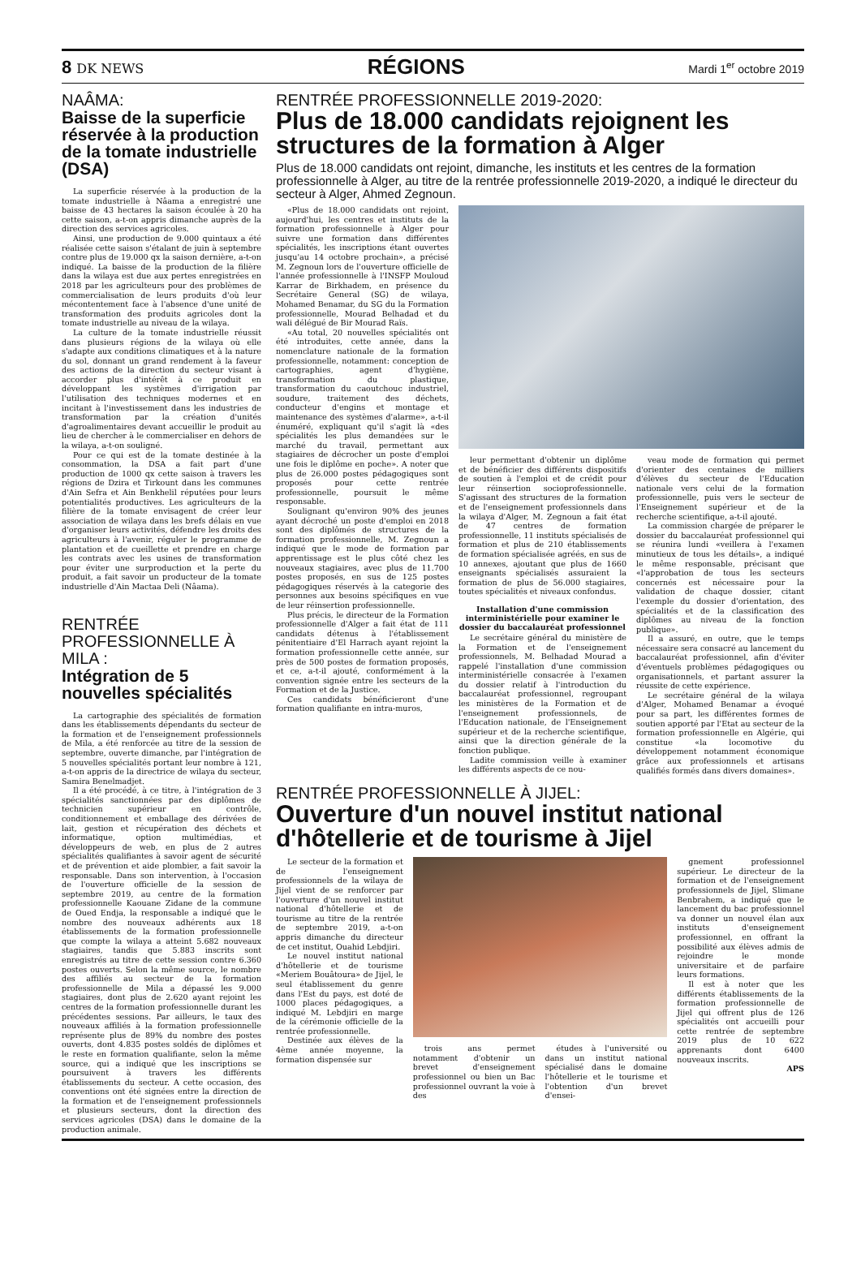8 DK NEWS RÉGIONS Mardi 1<sup>er</sup> octobre 2019
NAÂMA:
Baisse de la superficie réservée à la production de la tomate industrielle (DSA)
La superficie réservée à la production de la tomate industrielle à Nâama a enregistré une baisse de 43 hectares la saison écoulée à 20 ha cette saison, a-t-on appris dimanche auprès de la direction des services agricoles.
Ainsi, une production de 9.000 quintaux a été réalisée cette saison s'étalant de juin à septembre contre plus de 19.000 qx la saison dernière, a-t-on indiqué. La baisse de la production de la filière dans la wilaya est due aux pertes enregistrées en 2018 par les agriculteurs pour des problèmes de commercialisation de leurs produits d'où leur mécontentement face à l'absence d'une unité de transformation des produits agricoles dont la tomate industrielle au niveau de la wilaya.
La culture de la tomate industrielle réussit dans plusieurs régions de la wilaya où elle s'adapte aux conditions climatiques et à la nature du sol, donnant un grand rendement à la faveur des actions de la direction du secteur visant à accorder plus d'intérêt à ce produit en développant les systèmes d'irrigation par l'utilisation des techniques modernes et en incitant à l'investissement dans les industries de transformation par la création d'unités d'agroalimentaires devant accueillir le produit au lieu de chercher à le commercialiser en dehors de la wilaya, a-t-on souligné.
Pour ce qui est de la tomate destinée à la consommation, la DSA a fait part d'une production de 1000 qx cette saison à travers les régions de Dzira et Tirkount dans les communes d'Ain Sefra et Ain Benkhelil réputées pour leurs potentialités productives. Les agriculteurs de la filière de la tomate envisagent de créer leur association de wilaya dans les brefs délais en vue d'organiser leurs activités, défendre les droits des agriculteurs à l'avenir, réguler le programme de plantation et de cueillette et prendre en charge les contrats avec les usines de transformation pour éviter une surproduction et la perte du produit, a fait savoir un producteur de la tomate industrielle d'Ain Mactaa Deli (Nâama).
RENTRÉE PROFESSIONNELLE À MILA :
Intégration de 5 nouvelles spécialités
La cartographie des spécialités de formation dans les établissements dépendants du secteur de la formation et de l'enseignement professionnels de Mila, a été renforcée au titre de la session de septembre, ouverte dimanche, par l'intégration de 5 nouvelles spécialités portant leur nombre à 121, a-t-on appris de la directrice de wilaya du secteur, Samira Benelmadjet.
Il a été procédé, à ce titre, à l'intégration de 3 spécialités sanctionnées par des diplômes de technicien supérieur en contrôle, conditionnement et emballage des dérivées de lait, gestion et récupération des déchets et informatique, option multimédias, et développeurs de web, en plus de 2 autres spécialités qualifiantes à savoir agent de sécurité et de prévention et aide plombier, a fait savoir la responsable. Dans son intervention, à l'occasion de l'ouverture officielle de la session de septembre 2019, au centre de la formation professionnelle Kaouane Zidane de la commune de Oued Endja, la responsable a indiqué que le nombre des nouveaux adhérents aux 18 établissements de la formation professionnelle que compte la wilaya a atteint 5.682 nouveaux stagiaires, tandis que 5.883 inscrits sont enregistrés au titre de cette session contre 6.360 postes ouverts. Selon la même source, le nombre des affiliés au secteur de la formation professionnelle de Mila a dépassé les 9.000 stagiaires, dont plus de 2.620 ayant rejoint les centres de la formation professionnelle durant les précédentes sessions. Par ailleurs, le taux des nouveaux affiliés à la formation professionnelle représente plus de 89% du nombre des postes ouverts, dont 4.835 postes soldés de diplômes et le reste en formation qualifiante, selon la même source, qui a indiqué que les inscriptions se poursuivent à travers les différents établissements du secteur. A cette occasion, des conventions ont été signées entre la direction de la formation et de l'enseignement professionnels et plusieurs secteurs, dont la direction des services agricoles (DSA) dans le domaine de la production animale.
RENTRÉE PROFESSIONNELLE 2019-2020:
Plus de 18.000 candidats rejoignent les structures de la formation à Alger
Plus de 18.000 candidats ont rejoint, dimanche, les instituts et les centres de la formation professionnelle à Alger, au titre de la rentrée professionnelle 2019-2020, a indiqué le directeur du secteur à Alger, Ahmed Zegnoun.
«Plus de 18.000 candidats ont rejoint, aujourd'hui, les centres et instituts de la formation professionnelle à Alger pour suivre une formation dans différentes spécialités, les inscriptions étant ouvertes jusqu'au 14 octobre prochain», a précisé M. Zegnoun lors de l'ouverture officielle de l'année professionnelle à l'INSFP Mouloud Karrar de Birkhadem, en présence du Secrétaire General (SG) de wilaya, Mohamed Benamar, du SG du la Formation professionnelle, Mourad Belhadad et du wali délégué de Bir Mourad Raïs.
«Au total, 20 nouvelles spécialités ont été introduites, cette année, dans la nomenclature nationale de la formation professionnelle, notamment: conception de cartographies, agent d'hygiène, transformation du plastique, transformation du caoutchouc industriel, soudure, traitement des déchets, conducteur d'engins et montage et maintenance des systèmes d'alarme», a-t-il énuméré, expliquant qu'il s'agit là «des spécialités les plus demandées sur le marché du travail, permettant aux stagiaires de décrocher un poste d'emploi une fois le diplôme en poche». A noter que plus de 26.000 postes pédagogiques sont proposés pour cette rentrée professionnelle, poursuit le même responsable.
Soulignant qu'environ 90% des jeunes ayant décroché un poste d'emploi en 2018 sont des diplômés de structures de la formation professionnelle, M. Zegnoun a indiqué que le mode de formation par apprentissage est le plus côté chez les nouveaux stagiaires, avec plus de 11.700 postes proposés, en sus de 125 postes pédagogiques réservés à la categorie des personnes aux besoins spécifiques en vue de leur réinsertion professionnelle.
Plus précis, le directeur de la Formation professionnelle d'Alger a fait état de 111 candidats détenus à l'établissement pénitentiaire d'El Harrach ayant rejoint la formation professionnelle cette année, sur près de 500 postes de formation proposés, et ce, a-t-il ajouté, conformément à la convention signée entre les secteurs de la Formation et de la Justice.
Ces candidats bénéficieront d'une formation qualifiante en intra-muros,
leur permettant d'obtenir un diplôme et de bénéficier des différents dispositifs de soutien à l'emploi et de crédit pour leur réinsertion socioprofessionnelle. S'agissant des structures de la formation et de l'enseignement professionnels dans la wilaya d'Alger, M. Zegnoun a fait état de 47 centres de formation professionnelle, 11 instituts spécialisés de formation et plus de 210 établissements de formation spécialisée agréés, en sus de 10 annexes, ajoutant que plus de 1660 enseignants spécialisés assuraient la formation de plus de 56.000 stagiaires, toutes spécialités et niveaux confondus.
Installation d'une commission interministérielle pour examiner le dossier du baccalauréat professionnel
Le secrétaire général du ministère de la Formation et de l'enseignement professionnels, M. Belhadad Mourad a rappelé l'installation d'une commission interministérielle consacrée à l'examen du dossier relatif à l'introduction du baccalauréat professionnel, regroupant les ministères de la Formation et de l'enseignement professionnels, de l'Education nationale, de l'Enseignement supérieur et de la recherche scientifique, ainsi que la direction générale de la fonction publique.
Ladite commission veille à examiner les différents aspects de ce nou-
veau mode de formation qui permet d'orienter des centaines de milliers d'élèves du secteur de l'Education nationale vers celui de la formation professionnelle, puis vers le secteur de l'Enseignement supérieur et de la recherche scientifique, a-t-il ajouté.
La commission chargée de préparer le dossier du baccalauréat professionnel qui se réunira lundi «veillera à l'examen minutieux de tous les détails», a indiqué le même responsable, précisant que «l'approbation de tous les secteurs concernés est nécessaire pour la validation de chaque dossier, citant l'exemple du dossier d'orientation, des spécialités et de la classification des diplômes au niveau de la fonction publique».
Il a assuré, en outre, que le temps nécessaire sera consacré au lancement du baccalauréat professionnel, afin d'éviter d'éventuels problèmes pédagogiques ou organisationnels, et partant assurer la réussite de cette expérience.
Le secrétaire général de la wilaya d'Alger, Mohamed Benamar a évoqué pour sa part, les différentes formes de soutien apporté par l'Etat au secteur de la formation professionnelle en Algérie, qui constitue «la locomotive du développement notamment économique grâce aux professionnels et artisans qualifiés formés dans divers domaines».
RENTRÉE PROFESSIONNELLE À JIJEL:
Ouverture d'un nouvel institut national d'hôtellerie et de tourisme à Jijel
Le secteur de la formation et de l'enseignement professionnels de la wilaya de Jijel vient de se renforcer par l'ouverture d'un nouvel institut national d'hôtellerie et de tourisme au titre de la rentrée de septembre 2019, a-t-on appris dimanche du directeur de cet institut, Ouahid Lebdjiri.
Le nouvel institut national d'hôtellerie et de tourisme «Meriem Bouâtoura» de Jijel, le seul établissement du genre dans l'Est du pays, est doté de 1000 places pédagogiques, a indiqué M. Lebdjiri en marge de la cérémonie officielle de la rentrée professionnelle.
Destinée aux élèves de la 4ème année moyenne, la formation dispensée sur
trois ans permet notamment d'obtenir un brevet d'enseignement professionnel ou bien un Bac professionnel ouvrant la voie à des
études à l'université ou dans un institut national spécialisé dans le domaine l'hôtellerie et le tourisme et l'obtention d'un brevet d'ensei-
gnement professionnel supérieur. Le directeur de la formation et de l'enseignement professionnels de Jijel, Slimane Benbrahem, a indiqué que le lancement du bac professionnel va donner un nouvel élan aux instituts d'enseignement professionnel, en offrant la possibilité aux élèves admis de rejoindre le monde universitaire et de parfaire leurs formations.
Il est à noter que les différents établissements de la formation professionnelle de Jijel qui offrent plus de 126 spécialités ont accueilli pour cette rentrée de septembre 2019 plus de 10 622 apprenants dont 6400 nouveaux inscrits.
APS